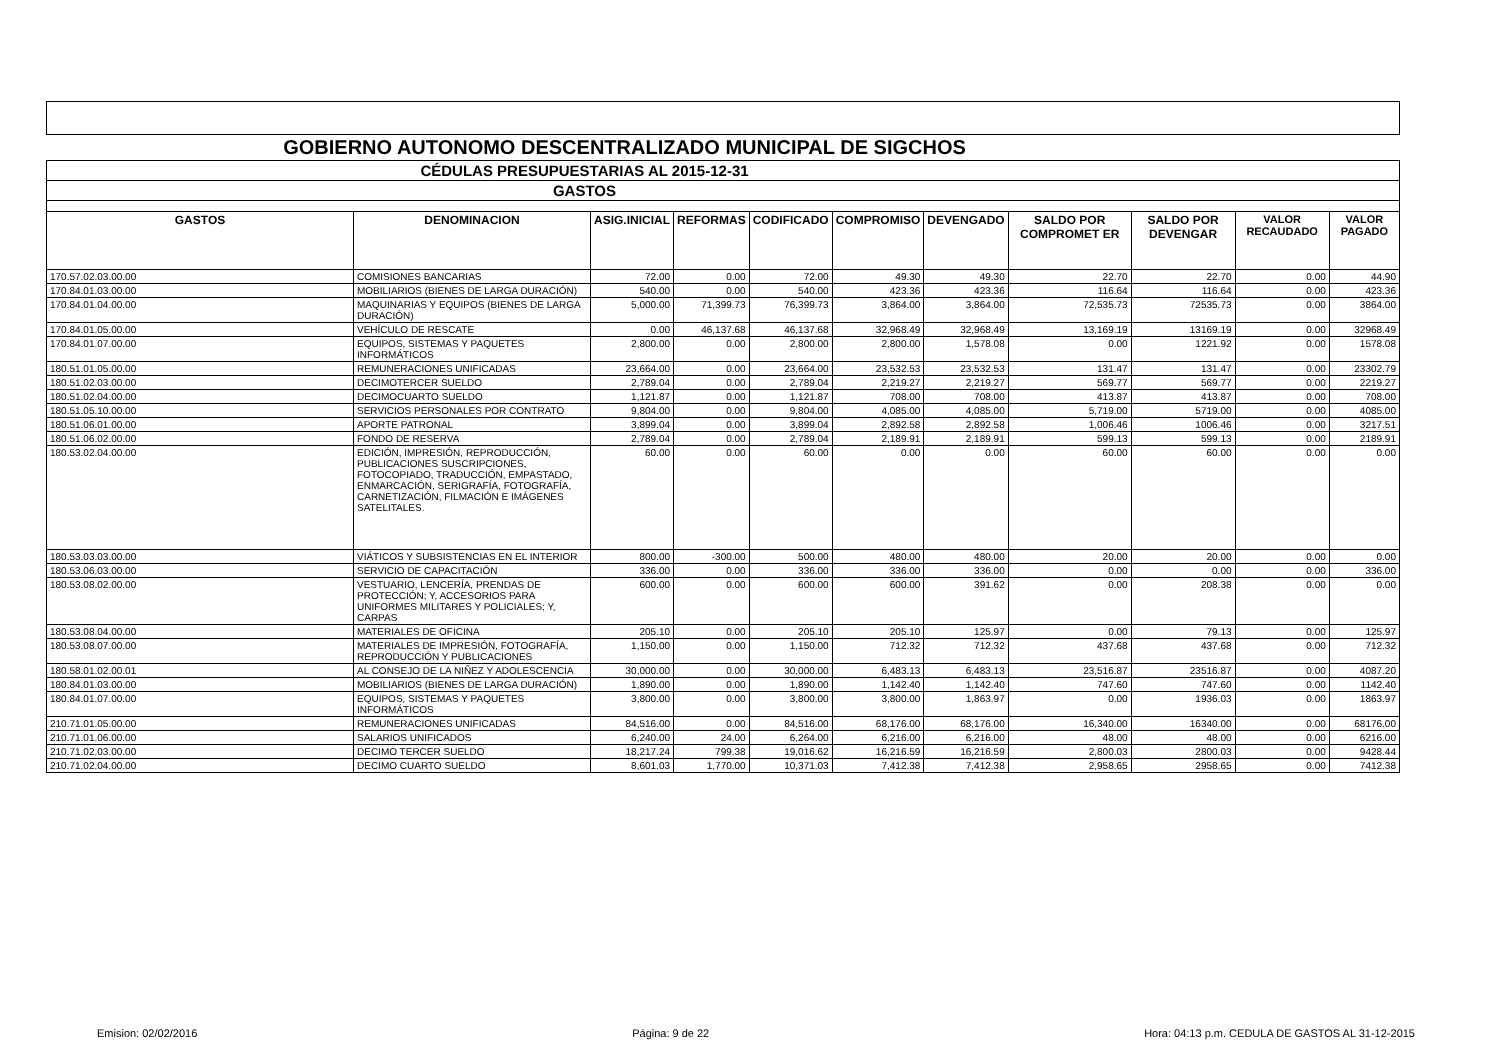| GOBIERNO AUTONOMO DESCENTRALIZADO MUNICIPAL DE SIGCHOS | | | | | | | | | | |
| CÉDULAS PRESUPUESTARIAS AL 2015-12-31 | | | | | | | | | | |
| GASTOS | | | | | | | | | | |
| GASTOS | DENOMINACION | ASIG.INICIAL | REFORMAS | CODIFICADO | COMPROMISO | DEVENGADO | SALDO POR COMPROMET ER | SALDO POR DEVENGAR | VALOR RECAUDADO | VALOR PAGADO |
| 170.57.02.03.00.00 | COMISIONES BANCARIAS | 72.00 | 0.00 | 72.00 | 49.30 | 49.30 | 22.70 | 22.70 | 0.00 | 44.90 |
| 170.84.01.03.00.00 | MOBILIARIOS (BIENES DE LARGA DURACIÓN) | 540.00 | 0.00 | 540.00 | 423.36 | 423.36 | 116.64 | 116.64 | 0.00 | 423.36 |
| 170.84.01.04.00.00 | MAQUINARIAS Y EQUIPOS (BIENES DE LARGA DURACIÓN) | 5,000.00 | 71,399.73 | 76,399.73 | 3,864.00 | 3,864.00 | 72,535.73 | 72535.73 | 0.00 | 3864.00 |
| 170.84.01.05.00.00 | VEHÍCULO DE RESCATE | 0.00 | 46,137.68 | 46,137.68 | 32,968.49 | 32,968.49 | 13,169.19 | 13169.19 | 0.00 | 32968.49 |
| 170.84.01.07.00.00 | EQUIPOS, SISTEMAS Y PAQUETES INFORMÁTICOS | 2,800.00 | 0.00 | 2,800.00 | 2,800.00 | 1,578.08 | 0.00 | 1221.92 | 0.00 | 1578.08 |
| 180.51.01.05.00.00 | REMUNERACIONES UNIFICADAS | 23,664.00 | 0.00 | 23,664.00 | 23,532.53 | 23,532.53 | 131.47 | 131.47 | 0.00 | 23302.79 |
| 180.51.02.03.00.00 | DECIMOTERCER SUELDO | 2,789.04 | 0.00 | 2,789.04 | 2,219.27 | 2,219.27 | 569.77 | 569.77 | 0.00 | 2219.27 |
| 180.51.02.04.00.00 | DECIMOCUARTO SUELDO | 1,121.87 | 0.00 | 1,121.87 | 708.00 | 708.00 | 413.87 | 413.87 | 0.00 | 708.00 |
| 180.51.05.10.00.00 | SERVICIOS PERSONALES POR CONTRATO | 9,804.00 | 0.00 | 9,804.00 | 4,085.00 | 4,085.00 | 5,719.00 | 5719.00 | 0.00 | 4085.00 |
| 180.51.06.01.00.00 | APORTE PATRONAL | 3,899.04 | 0.00 | 3,899.04 | 2,892.58 | 2,892.58 | 1,006.46 | 1006.46 | 0.00 | 3217.51 |
| 180.51.06.02.00.00 | FONDO DE RESERVA | 2,789.04 | 0.00 | 2,789.04 | 2,189.91 | 2,189.91 | 599.13 | 599.13 | 0.00 | 2189.91 |
| 180.53.02.04.00.00 | EDICIÓN, IMPRESIÓN, REPRODUCCIÓN, PUBLICACIONES SUSCRIPCIONES, FOTOCOPIADO, TRADUCCIÓN, EMPASTADO, ENMARCACIÓN, SERIGRAFÍA, FOTOGRAFÍA, CARNETIZACIÓN, FILMACIÓN E IMÁGENES SATELITALES. | 60.00 | 0.00 | 60.00 | 0.00 | 0.00 | 60.00 | 60.00 | 0.00 | 0.00 |
| 180.53.03.03.00.00 | VIÁTICOS Y SUBSISTENCIAS EN EL INTERIOR | 800.00 | -300.00 | 500.00 | 480.00 | 480.00 | 20.00 | 20.00 | 0.00 | 0.00 |
| 180.53.06.03.00.00 | SERVICIO DE CAPACITACIÓN | 336.00 | 0.00 | 336.00 | 336.00 | 336.00 | 0.00 | 0.00 | 0.00 | 336.00 |
| 180.53.08.02.00.00 | VESTUARIO, LENCERÍA, PRENDAS DE PROTECCIÓN; Y, ACCESORIOS PARA UNIFORMES MILITARES Y POLICIALES; Y, CARPAS | 600.00 | 0.00 | 600.00 | 600.00 | 391.62 | 0.00 | 208.38 | 0.00 | 0.00 |
| 180.53.08.04.00.00 | MATERIALES DE OFICINA | 205.10 | 0.00 | 205.10 | 205.10 | 125.97 | 0.00 | 79.13 | 0.00 | 125.97 |
| 180.53.08.07.00.00 | MATERIALES DE IMPRESIÓN, FOTOGRAFÍA, REPRODUCCIÓN Y PUBLICACIONES | 1,150.00 | 0.00 | 1,150.00 | 712.32 | 712.32 | 437.68 | 437.68 | 0.00 | 712.32 |
| 180.58.01.02.00.01 | AL CONSEJO DE LA NIÑEZ Y ADOLESCENCIA | 30,000.00 | 0.00 | 30,000.00 | 6,483.13 | 6,483.13 | 23,516.87 | 23516.87 | 0.00 | 4087.20 |
| 180.84.01.03.00.00 | MOBILIARIOS (BIENES DE LARGA DURACIÓN) | 1,890.00 | 0.00 | 1,890.00 | 1,142.40 | 1,142.40 | 747.60 | 747.60 | 0.00 | 1142.40 |
| 180.84.01.07.00.00 | EQUIPOS, SISTEMAS Y PAQUETES INFORMÁTICOS | 3,800.00 | 0.00 | 3,800.00 | 3,800.00 | 1,863.97 | 0.00 | 1936.03 | 0.00 | 1863.97 |
| 210.71.01.05.00.00 | REMUNERACIONES UNIFICADAS | 84,516.00 | 0.00 | 84,516.00 | 68,176.00 | 68,176.00 | 16,340.00 | 16340.00 | 0.00 | 68176.00 |
| 210.71.01.06.00.00 | SALARIOS UNIFICADOS | 6,240.00 | 24.00 | 6,264.00 | 6,216.00 | 6,216.00 | 48.00 | 48.00 | 0.00 | 6216.00 |
| 210.71.02.03.00.00 | DECIMO TERCER SUELDO | 18,217.24 | 799.38 | 19,016.62 | 16,216.59 | 16,216.59 | 2,800.03 | 2800.03 | 0.00 | 9428.44 |
| 210.71.02.04.00.00 | DECIMO CUARTO SUELDO | 8,601.03 | 1,770.00 | 10,371.03 | 7,412.38 | 7,412.38 | 2,958.65 | 2958.65 | 0.00 | 7412.38 |
Emision: 02/02/2016 Página: 9 de 22 Hora: 04:13 p.m. CEDULA DE GASTOS AL 31-12-2015